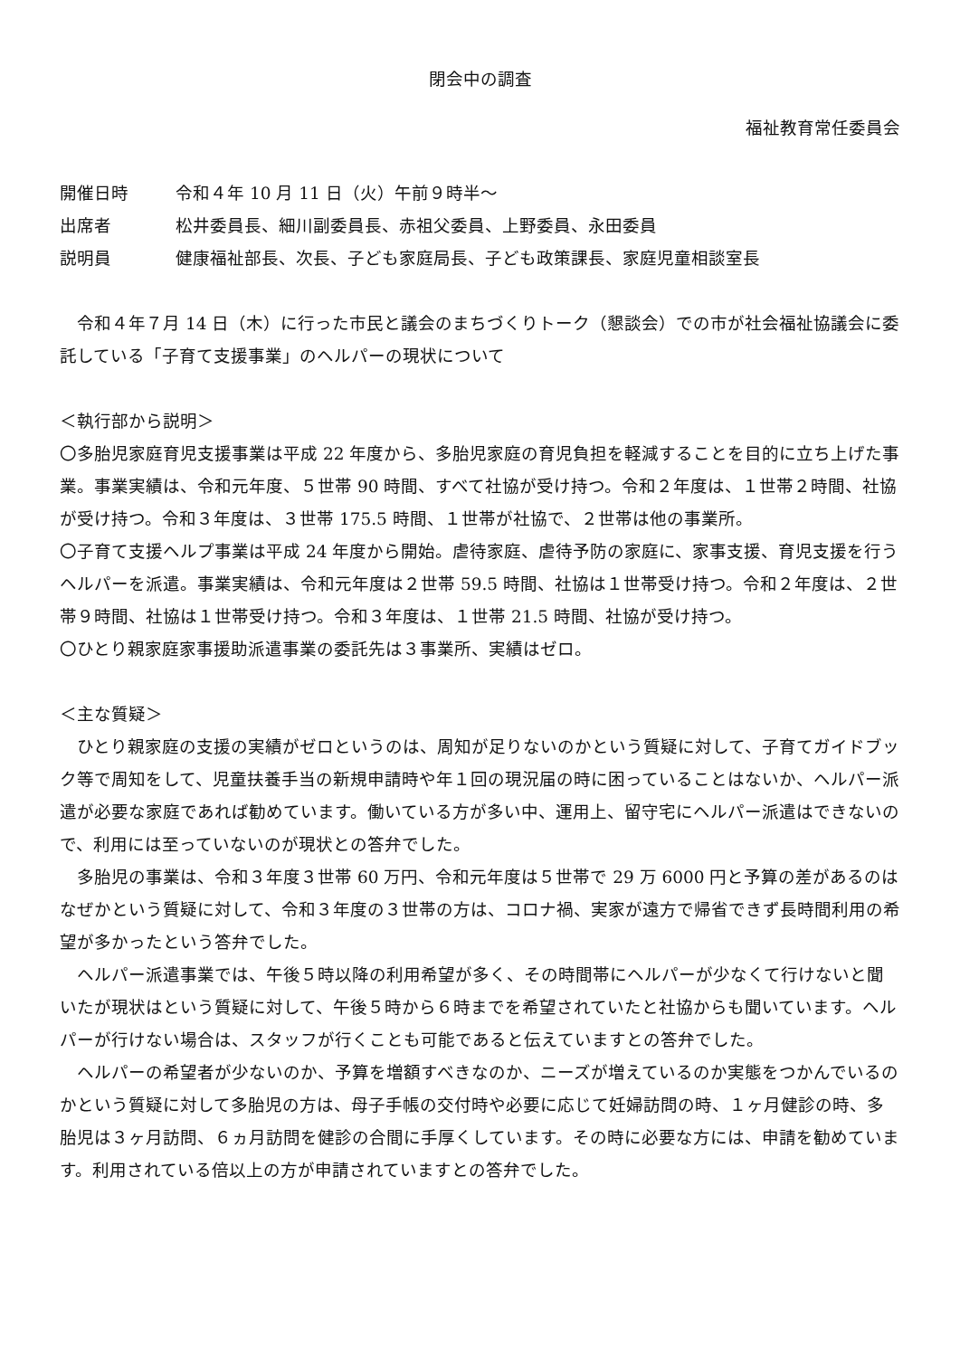閉会中の調査
福祉教育常任委員会
開催日時 令和４年 10 月 11 日（火）午前９時半～
出席者 松井委員長、細川副委員長、赤祖父委員、上野委員、永田委員
説明員 健康福祉部長、次長、子ども家庭局長、子ども政策課長、家庭児童相談室長
　令和４年７月 14 日（木）に行った市民と議会のまちづくりトーク（懇談会）での市が社会福祉協議会に委託している「子育て支援事業」のヘルパーの現状について
＜執行部から説明＞
〇多胎児家庭育児支援事業は平成 22 年度から、多胎児家庭の育児負担を軽減することを目的に立ち上げた事業。事業実績は、令和元年度、５世帯 90 時間、すべて社協が受け持つ。令和２年度は、１世帯２時間、社協が受け持つ。令和３年度は、３世帯 175.5 時間、１世帯が社協で、２世帯は他の事業所。
〇子育て支援ヘルプ事業は平成 24 年度から開始。虐待家庭、虐待予防の家庭に、家事支援、育児支援を行うヘルパーを派遣。事業実績は、令和元年度は２世帯 59.5 時間、社協は１世帯受け持つ。令和２年度は、２世帯９時間、社協は１世帯受け持つ。令和３年度は、１世帯 21.5 時間、社協が受け持つ。
〇ひとり親家庭家事援助派遣事業の委託先は３事業所、実績はゼロ。
＜主な質疑＞
　ひとり親家庭の支援の実績がゼロというのは、周知が足りないのかという質疑に対して、子育てガイドブック等で周知をして、児童扶養手当の新規申請時や年１回の現況届の時に困っていることはないか、ヘルパー派遣が必要な家庭であれば勧めています。働いている方が多い中、運用上、留守宅にヘルパー派遣はできないので、利用には至っていないのが現状との答弁でした。
　多胎児の事業は、令和３年度３世帯 60 万円、令和元年度は５世帯で 29 万 6000 円と予算の差があるのはなぜかという質疑に対して、令和３年度の３世帯の方は、コロナ禍、実家が遠方で帰省できず長時間利用の希望が多かったという答弁でした。
　ヘルパー派遣事業では、午後５時以降の利用希望が多く、その時間帯にヘルパーが少なくて行けないと聞いたが現状はという質疑に対して、午後５時から６時までを希望されていたと社協からも聞いています。ヘルパーが行けない場合は、スタッフが行くことも可能であると伝えていますとの答弁でした。
　ヘルパーの希望者が少ないのか、予算を増額すべきなのか、ニーズが増えているのか実態をつかんでいるのかという質疑に対して多胎児の方は、母子手帳の交付時や必要に応じて妊婦訪問の時、１ヶ月健診の時、多胎児は３ヶ月訪問、６ヵ月訪問を健診の合間に手厚くしています。その時に必要な方には、申請を勧めています。利用されている倍以上の方が申請されていますとの答弁でした。